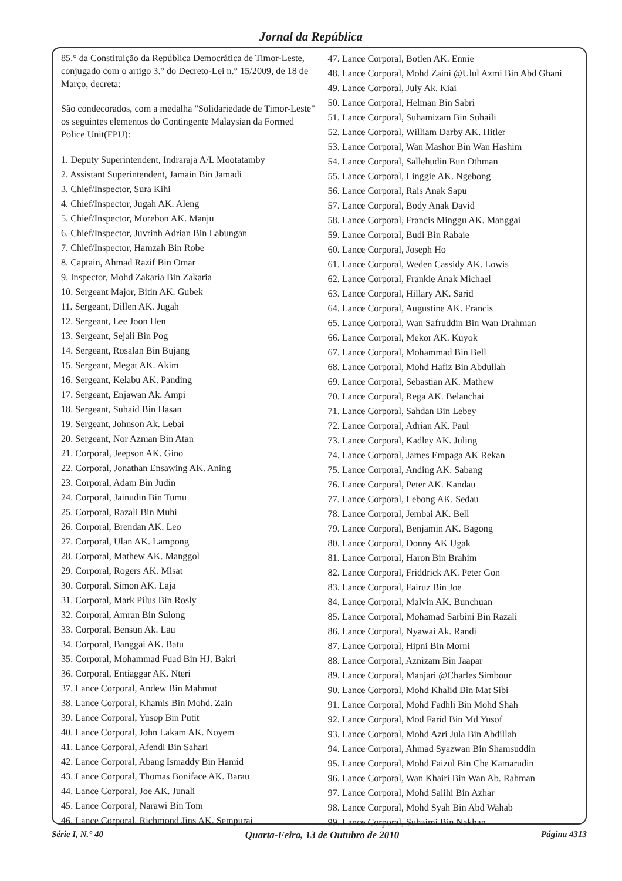Jornal da República
85.° da Constituição da República Democrática de Timor-Leste, conjugado com o artigo 3.° do Decreto-Lei n.° 15/2009, de 18 de Março, decreta:
São condecorados, com a medalha "Solidariedade de Timor-Leste" os seguintes elementos do Contingente Malaysian da Formed Police Unit(FPU):
1. Deputy Superintendent, Indraraja A/L Mootatamby
2. Assistant Superintendent, Jamain Bin Jamadi
3. Chief/Inspector, Sura Kihi
4. Chief/Inspector, Jugah AK. Aleng
5. Chief/Inspector, Morebon AK. Manju
6. Chief/Inspector, Juvrinh Adrian Bin Labungan
7. Chief/Inspector, Hamzah Bin Robe
8. Captain, Ahmad Razif Bin Omar
9. Inspector, Mohd Zakaria Bin Zakaria
10. Sergeant Major, Bitin AK. Gubek
11. Sergeant, Dillen AK. Jugah
12. Sergeant, Lee Joon Hen
13. Sergeant, Sejali Bin Pog
14. Sergeant, Rosalan Bin Bujang
15. Sergeant, Megat AK. Akim
16. Sergeant, Kelabu AK. Panding
17. Sergeant, Enjawan Ak. Ampi
18. Sergeant, Suhaid Bin Hasan
19. Sergeant, Johnson Ak. Lebai
20. Sergeant, Nor Azman Bin Atan
21. Corporal, Jeepson AK. Gino
22. Corporal, Jonathan Ensawing AK. Aning
23. Corporal, Adam Bin Judin
24. Corporal, Jainudin Bin Tumu
25. Corporal, Razali Bin Muhi
26. Corporal, Brendan AK. Leo
27. Corporal, Ulan AK. Lampong
28. Corporal, Mathew AK. Manggol
29. Corporal, Rogers AK. Misat
30. Corporal, Simon AK. Laja
31. Corporal, Mark Pilus Bin Rosly
32. Corporal, Amran Bin Sulong
33. Corporal, Bensun Ak. Lau
34. Corporal, Banggai AK. Batu
35. Corporal, Mohammad Fuad Bin HJ. Bakri
36. Corporal, Entiaggar AK. Nteri
37. Lance Corporal, Andew Bin Mahmut
38. Lance Corporal, Khamis Bin Mohd. Zain
39. Lance Corporal, Yusop Bin Putit
40. Lance Corporal, John Lakam AK. Noyem
41. Lance Corporal, Afendi Bin Sahari
42. Lance Corporal, Abang Ismaddy Bin Hamid
43. Lance Corporal, Thomas Boniface AK. Barau
44. Lance Corporal, Joe AK. Junali
45. Lance Corporal, Narawi Bin Tom
46. Lance Corporal, Richmond Jins AK. Sempurai
47. Lance Corporal, Botlen AK. Ennie
48. Lance Corporal, Mohd Zaini @Ulul Azmi Bin Abd Ghani
49. Lance Corporal, July Ak. Kiai
50. Lance Corporal, Helman Bin Sabri
51. Lance Corporal, Suhamizam Bin Suhaili
52. Lance Corporal, William Darby AK. Hitler
53. Lance Corporal, Wan Mashor Bin Wan Hashim
54. Lance Corporal, Sallehudin Bun Othman
55. Lance Corporal, Linggie AK. Ngebong
56. Lance Corporal, Rais Anak Sapu
57. Lance Corporal, Body Anak David
58. Lance Corporal, Francis Minggu AK. Manggai
59. Lance Corporal, Budi Bin Rabaie
60. Lance Corporal, Joseph Ho
61. Lance Corporal, Weden Cassidy AK. Lowis
62. Lance Corporal, Frankie Anak Michael
63. Lance Corporal, Hillary AK. Sarid
64. Lance Corporal, Augustine AK. Francis
65. Lance Corporal, Wan Safruddin Bin Wan Drahman
66. Lance Corporal, Mekor AK. Kuyok
67. Lance Corporal, Mohammad Bin Bell
68. Lance Corporal, Mohd Hafiz Bin Abdullah
69. Lance Corporal, Sebastian AK. Mathew
70. Lance Corporal, Rega AK. Belanchai
71. Lance Corporal, Sahdan Bin Lebey
72. Lance Corporal, Adrian AK. Paul
73. Lance Corporal, Kadley AK. Juling
74. Lance Corporal, James Empaga AK Rekan
75. Lance Corporal, Anding AK. Sabang
76. Lance Corporal, Peter AK. Kandau
77. Lance Corporal, Lebong AK. Sedau
78. Lance Corporal, Jembai AK. Bell
79. Lance Corporal, Benjamin AK. Bagong
80. Lance Corporal, Donny AK Ugak
81. Lance Corporal, Haron Bin Brahim
82. Lance Corporal, Friddrick AK. Peter Gon
83. Lance Corporal, Fairuz Bin Joe
84. Lance Corporal, Malvin AK. Bunchuan
85. Lance Corporal, Mohamad Sarbini Bin Razali
86. Lance Corporal, Nyawai Ak. Randi
87. Lance Corporal, Hipni Bin Morni
88. Lance Corporal, Aznizam Bin Jaapar
89. Lance Corporal, Manjari @Charles Simbour
90. Lance Corporal, Mohd Khalid Bin Mat Sibi
91. Lance Corporal, Mohd Fadhli Bin Mohd Shah
92. Lance Corporal, Mod Farid Bin Md Yusof
93. Lance Corporal, Mohd Azri Jula Bin Abdillah
94. Lance Corporal, Ahmad Syazwan Bin Shamsuddin
95. Lance Corporal, Mohd Faizul Bin Che Kamarudin
96. Lance Corporal, Wan Khairi Bin Wan Ab. Rahman
97. Lance Corporal, Mohd Salihi Bin Azhar
98. Lance Corporal, Mohd Syah Bin Abd Wahab
99. Lance Corporal, Suhaimi Bin Nakban
Série I, N.° 40 Quarta-Feira, 13 de Outubro de 2010 Página 4313